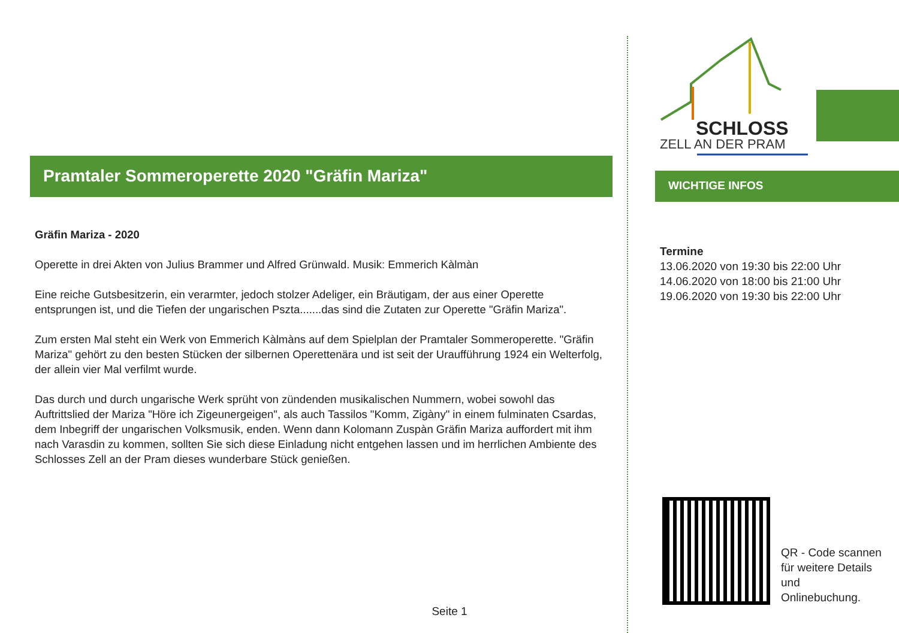Pramtaler Sommeroperette 2020 "Gräfin Mariza"
Gräfin Mariza - 2020
Operette in drei Akten von Julius Brammer und Alfred Grünwald. Musik: Emmerich Kàlmàn
Eine reiche Gutsbesitzerin, ein verarmter, jedoch stolzer Adeliger, ein Bräutigam, der aus einer Operette entsprungen ist, und die Tiefen der ungarischen Pszta.......das sind die Zutaten zur Operette "Gräfin Mariza".
Zum ersten Mal steht ein Werk von Emmerich Kàlmàns auf dem Spielplan der Pramtaler Sommeroperette. "Gräfin Mariza" gehört zu den besten Stücken der silbernen Operettenära und ist seit der Uraufführung 1924 ein Welterfolg, der allein vier Mal verfilmt wurde.
Das durch und durch ungarische Werk sprüht von zündenden musikalischen Nummern, wobei sowohl das Auftrittslied der Mariza "Höre ich Zigeunergeigen", als auch Tassilos "Komm, Zigàny" in einem fulminaten Csardas, dem Inbegriff der ungarischen Volksmusik, enden. Wenn dann Kolomann Zuspàn Gräfin Mariza auffordert mit ihm nach Varasdin zu kommen, sollten Sie sich diese Einladung nicht entgehen lassen und im herrlichen Ambiente des Schlosses Zell an der Pram dieses wunderbare Stück genießen.
SCHLOSS
ZELL AN DER PRAM
WICHTIGE INFOS
Termine
13.06.2020 von 19:30 bis 22:00 Uhr
14.06.2020 von 18:00 bis 21:00 Uhr
19.06.2020 von 19:30 bis 22:00 Uhr
QR - Code scannen
für weitere Details
und
Onlinebuchung.
Seite 1